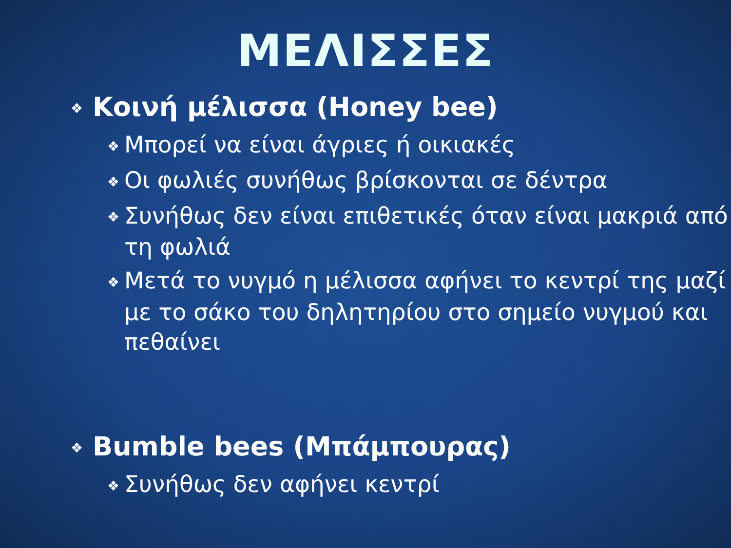ΜΕΛΙΣΣΕΣ
❖ Κοινή μέλισσα (Honey bee)
❖ Μπορεί να είναι άγριες ή οικιακές
❖ Οι φωλιές συνήθως βρίσκονται σε δέντρα
❖ Συνήθως δεν είναι επιθετικές όταν είναι μακριά από τη φωλιά
❖ Μετά το νυγμό η μέλισσα αφήνει το κεντρί της μαζί με το σάκο του δηλητηρίου στο σημείο νυγμού και πεθαίνει
❖ Bumble bees (Μπάμπουρας)
❖ Συνήθως δεν αφήνει κεντρί